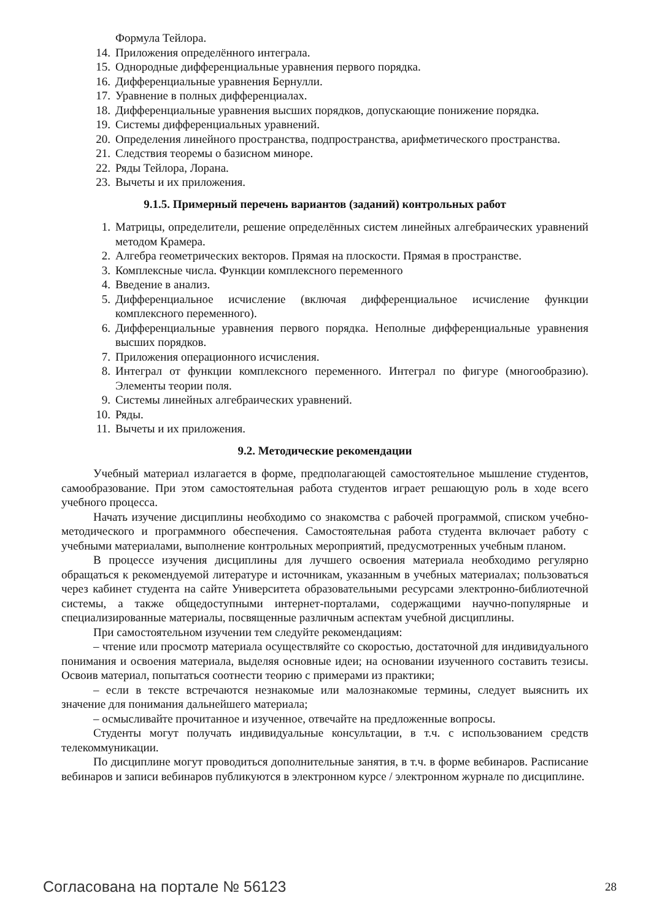Формула Тейлора.
14. Приложения определённого интеграла.
15. Однородные дифференциальные уравнения первого порядка.
16. Дифференциальные уравнения Бернулли.
17. Уравнение в полных дифференциалах.
18. Дифференциальные уравнения высших порядков, допускающие понижение порядка.
19. Системы дифференциальных уравнений.
20. Определения линейного пространства, подпространства, арифметического пространства.
21. Следствия теоремы о базисном миноре.
22. Ряды Тейлора, Лорана.
23. Вычеты и их приложения.
9.1.5. Примерный перечень вариантов (заданий) контрольных работ
1. Матрицы, определители, решение определённых систем линейных алгебраических уравнений методом Крамера.
2. Алгебра геометрических векторов. Прямая на плоскости. Прямая в пространстве.
3. Комплексные числа. Функции комплексного переменного
4. Введение в анализ.
5. Дифференциальное исчисление (включая дифференциальное исчисление функции комплексного переменного).
6. Дифференциальные уравнения первого порядка. Неполные дифференциальные уравнения высших порядков.
7. Приложения операционного исчисления.
8. Интеграл от функции комплексного переменного. Интеграл по фигуре (многообразию). Элементы теории поля.
9. Системы линейных алгебраических уравнений.
10. Ряды.
11. Вычеты и их приложения.
9.2. Методические рекомендации
Учебный материал излагается в форме, предполагающей самостоятельное мышление студентов, самообразование. При этом самостоятельная работа студентов играет решающую роль в ходе всего учебного процесса.
Начать изучение дисциплины необходимо со знакомства с рабочей программой, списком учебно-методического и программного обеспечения. Самостоятельная работа студента включает работу с учебными материалами, выполнение контрольных мероприятий, предусмотренных учебным планом.
В процессе изучения дисциплины для лучшего освоения материала необходимо регулярно обращаться к рекомендуемой литературе и источникам, указанным в учебных материалах; пользоваться через кабинет студента на сайте Университета образовательными ресурсами электронно-библиотечной системы, а также общедоступными интернет-порталами, содержащими научно-популярные и специализированные материалы, посвященные различным аспектам учебной дисциплины.
При самостоятельном изучении тем следуйте рекомендациям:
– чтение или просмотр материала осуществляйте со скоростью, достаточной для индивидуального понимания и освоения материала, выделяя основные идеи; на основании изученного составить тезисы. Освоив материал, попытаться соотнести теорию с примерами из практики;
– если в тексте встречаются незнакомые или малознакомые термины, следует выяснить их значение для понимания дальнейшего материала;
– осмысливайте прочитанное и изученное, отвечайте на предложенные вопросы.
Студенты могут получать индивидуальные консультации, в т.ч. с использованием средств телекоммуникации.
По дисциплине могут проводиться дополнительные занятия, в т.ч. в форме вебинаров. Расписание вебинаров и записи вебинаров публикуются в электронном курсе / электронном журнале по дисциплине.
Согласована на портале № 56123 28